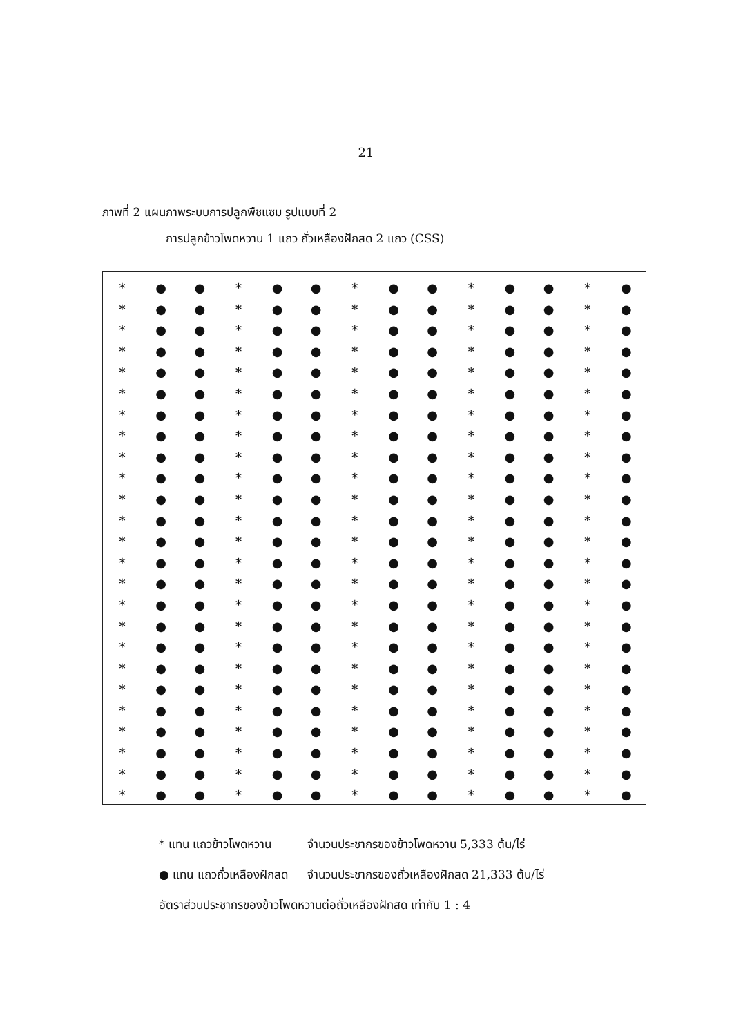21
ภาพที่ 2 แผนภาพระบบการปลูกพืชแซม รูปแบบที่ 2
การปลูกข้าวโพดหวาน 1 แถว ถั่วเหลืองฝักสด 2 แถว (CSS)
* ● ● * ● ● * ● ● * ● ● * ●
* ● ● * ● ● * ● ● * ● ● * ●
* ● ● * ● ● * ● ● * ● ● * ●
* ● ● * ● ● * ● ● * ● ● * ●
* ● ● * ● ● * ● ● * ● ● * ●
* ● ● * ● ● * ● ● * ● ● * ●
* ● ● * ● ● * ● ● * ● ● * ●
* ● ● * ● ● * ● ● * ● ● * ●
* ● ● * ● ● * ● ● * ● ● * ●
* ● ● * ● ● * ● ● * ● ● * ●
* ● ● * ● ● * ● ● * ● ● * ●
* ● ● * ● ● * ● ● * ● ● * ●
* ● ● * ● ● * ● ● * ● ● * ●
* ● ● * ● ● * ● ● * ● ● * ●
* ● ● * ● ● * ● ● * ● ● * ●
* ● ● * ● ● * ● ● * ● ● * ●
* ● ● * ● ● * ● ● * ● ● * ●
* ● ● * ● ● * ● ● * ● ● * ●
* ● ● * ● ● * ● ● * ● ● * ●
* ● ● * ● ● * ● ● * ● ● * ●
* ● ● * ● ● * ● ● * ● ● * ●
* ● ● * ● ● * ● ● * ● ● * ●
* ● ● * ● ● * ● ● * ● ● * ●
* ● ● * ● ● * ● ● * ● ● * ●
* ● ● * ● ● * ● ● * ● ● * ●
| * แทน แถวข้าวโพดหวาน | จำนวนประชากรของข้าวโพดหวาน 5,333 ต้น/ไร่ |
| ● แทน แถวถั่วเหลืองฝักสด | จำนวนประชากรของถั่วเหลืองฝักสด 21,333 ต้น/ไร่ |
อัตราส่วนประชากรของข้าวโพดหวานต่อถั่วเหลืองฝักสด เท่ากับ 1 : 4